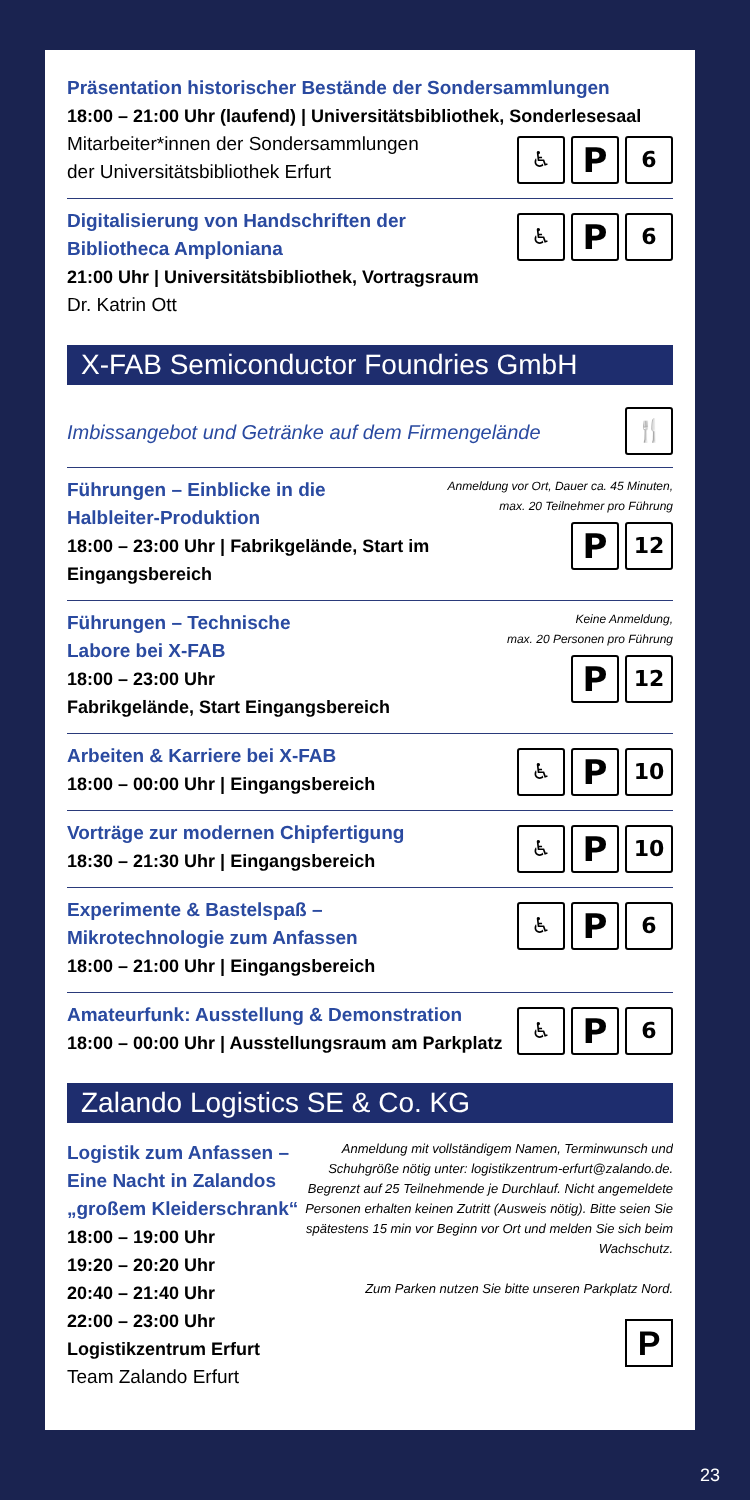Präsentation historischer Bestände der Sondersammlungen
18:00 – 21:00 Uhr (laufend) | Universitätsbibliothek, Sonderlesesaal
♿ P 6
Mitarbeiter*innen der Sondersammlungen
der Universitätsbibliothek Erfurt
♿ P 6
Digitalisierung von Handschriften der Bibliotheca Amploniana
21:00 Uhr | Universitätsbibliothek, Vortragsraum
Dr. Katrin Ott
X-FAB Semiconductor Foundries GmbH
🍴
Imbissangebot und Getränke auf dem Firmengelände
Anmeldung vor Ort, Dauer ca. 45 Minuten,
max. 20 Teilnehmer pro Führung
P 12
Führungen – Einblicke in die
Halbleiter-Produktion
18:00 – 23:00 Uhr | Fabrikgelände, Start im Eingangsbereich
Keine Anmeldung,
max. 20 Personen pro Führung
P 12
Führungen – Technische Labore bei X-FAB
18:00 – 23:00 Uhr
Fabrikgelände, Start Eingangsbereich
♿ P 10
Arbeiten & Karriere bei X-FAB
18:00 – 00:00 Uhr | Eingangsbereich
♿ P 10
Vorträge zur modernen Chipfertigung
18:30 – 21:30 Uhr | Eingangsbereich
♿ P 6
Experimente & Bastelspaß –
Mikrotechnologie zum Anfassen
18:00 – 21:00 Uhr | Eingangsbereich
♿ P 6
Amateurfunk: Ausstellung & Demonstration
18:00 – 00:00 Uhr | Ausstellungsraum am Parkplatz
Zalando Logistics SE & Co. KG
Anmeldung mit vollständigem Namen, Terminwunsch und Schuhgröße nötig unter: logistikzentrum-erfurt@zalando.de. Begrenzt auf 25 Teilnehmende je Durchlauf. Nicht angemeldete Personen erhalten keinen Zutritt (Ausweis nötig). Bitte seien Sie spätestens 15 min vor Beginn vor Ort und melden Sie sich beim Wachschutz.
Zum Parken nutzen Sie bitte unseren Parkplatz Nord.
P
Logistik zum Anfassen –
Eine Nacht in Zalandos
„großem Kleiderschrank“
18:00 – 19:00 Uhr
19:20 – 20:20 Uhr
20:40 – 21:40 Uhr
22:00 – 23:00 Uhr
Logistikzentrum Erfurt
Team Zalando Erfurt
23